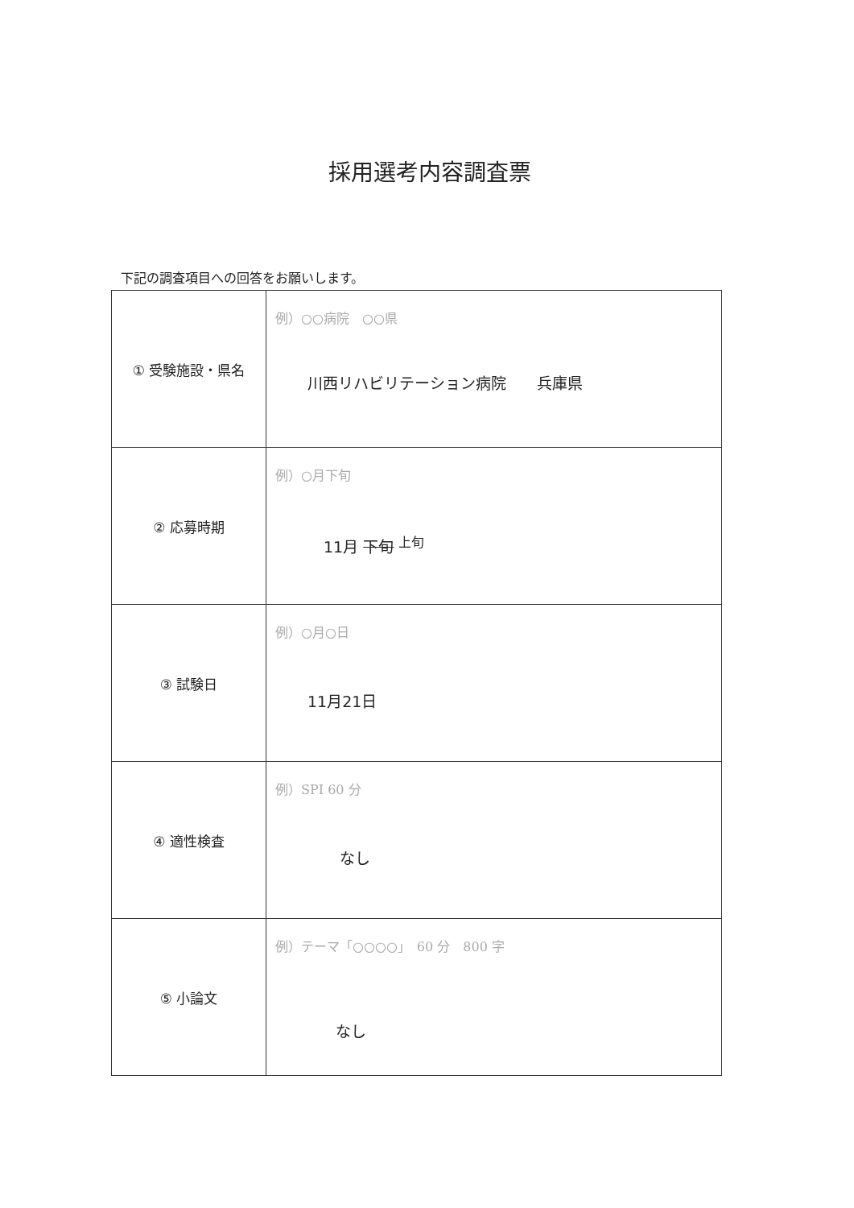採用選考内容調査票
下記の調査項目への回答をお願いします。
| ① 受験施設・県名 | 例）○○病院 ○○県 川西リハビリテーション病院 兵庫県 |
| ② 応募時期 | 例）○月下旬 11月 下旬 <sup>上旬</sup> |
| ③ 試験日 | 例）○月○日 11月21日 |
| ④ 適性検査 | 例）SPI 60 分 なし |
| ⑤ 小論文 | 例）テーマ「○○○○」 60 分 800 字 なし |